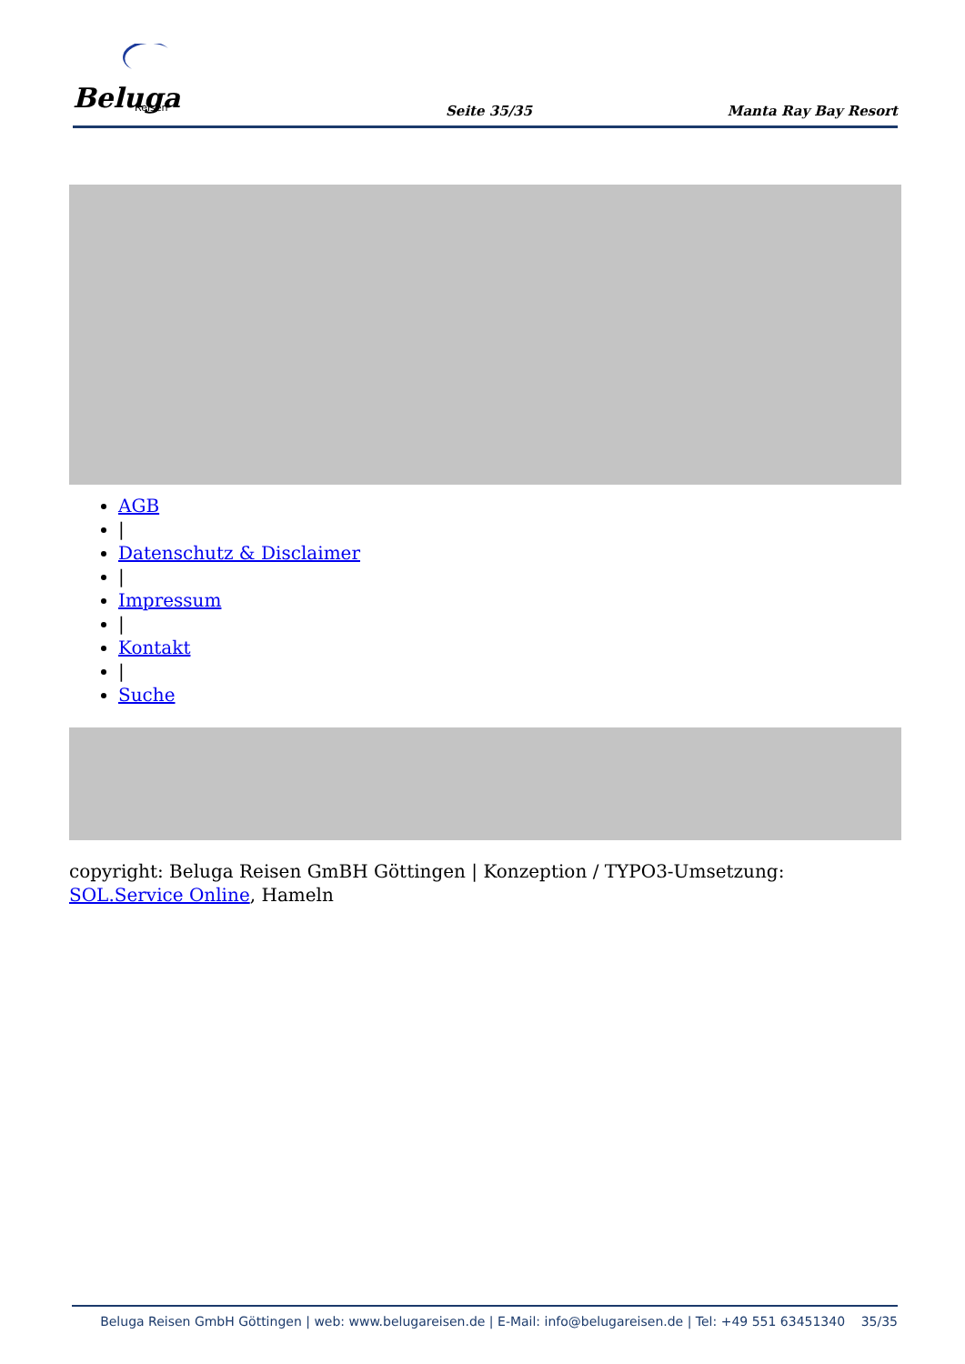Beluga
Reisen
Seite 35/35 Manta Ray Bay Resort
AGB
|
Datenschutz & Disclaimer
|
Impressum
|
Kontakt
|
Suche
copyright: Beluga Reisen GmBH Göttingen | Konzeption / TYPO3-Umsetzung: SOL.Service Online, Hameln
Beluga Reisen GmbH Göttingen | web: www.belugareisen.de | E-Mail: info@belugareisen.de | Tel: +49 551 63451340 35/35